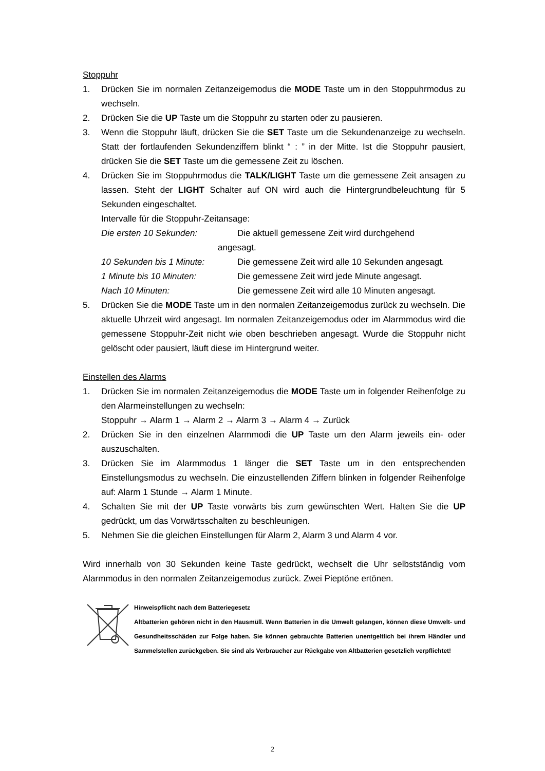Stoppuhr
1. Drücken Sie im normalen Zeitanzeigemodus die MODE Taste um in den Stoppuhrmodus zu wechseln.
2. Drücken Sie die UP Taste um die Stoppuhr zu starten oder zu pausieren.
3. Wenn die Stoppuhr läuft, drücken Sie die SET Taste um die Sekundenanzeige zu wechseln. Statt der fortlaufenden Sekundenziffern blinkt “ : ” in der Mitte. Ist die Stoppuhr pausiert, drücken Sie die SET Taste um die gemessene Zeit zu löschen.
4. Drücken Sie im Stoppuhrmodus die TALK/LIGHT Taste um die gemessene Zeit ansagen zu lassen. Steht der LIGHT Schalter auf ON wird auch die Hintergrundbeleuchtung für 5 Sekunden eingeschaltet.
Intervalle für die Stoppuhr-Zeitansage:
Die ersten 10 Sekunden: Die aktuell gemessene Zeit wird durchgehend
angesagt.
10 Sekunden bis 1 Minute: Die gemessene Zeit wird alle 10 Sekunden angesagt.
1 Minute bis 10 Minuten: Die gemessene Zeit wird jede Minute angesagt.
Nach 10 Minuten: Die gemessene Zeit wird alle 10 Minuten angesagt.
5. Drücken Sie die MODE Taste um in den normalen Zeitanzeigemodus zurück zu wechseln. Die aktuelle Uhrzeit wird angesagt. Im normalen Zeitanzeigemodus oder im Alarmmodus wird die gemessene Stoppuhr-Zeit nicht wie oben beschrieben angesagt. Wurde die Stoppuhr nicht gelöscht oder pausiert, läuft diese im Hintergrund weiter.
Einstellen des Alarms
1. Drücken Sie im normalen Zeitanzeigemodus die MODE Taste um in folgender Reihenfolge zu den Alarmeinstellungen zu wechseln:
Stoppuhr → Alarm 1 → Alarm 2 → Alarm 3 → Alarm 4 → Zurück
2. Drücken Sie in den einzelnen Alarmmodi die UP Taste um den Alarm jeweils ein- oder auszuschalten.
3. Drücken Sie im Alarmmodus 1 länger die SET Taste um in den entsprechenden Einstellungsmodus zu wechseln. Die einzustellenden Ziffern blinken in folgender Reihenfolge auf: Alarm 1 Stunde → Alarm 1 Minute.
4. Schalten Sie mit der UP Taste vorwärts bis zum gewünschten Wert. Halten Sie die UP gedrückt, um das Vorwärtsschalten zu beschleunigen.
5. Nehmen Sie die gleichen Einstellungen für Alarm 2, Alarm 3 und Alarm 4 vor.
Wird innerhalb von 30 Sekunden keine Taste gedrückt, wechselt die Uhr selbstständig vom Alarmmodus in den normalen Zeitanzeigemodus zurück. Zwei Pieptöne ertönen.
Hinweispflicht nach dem Batteriegesetz
Altbatterien gehören nicht in den Hausmüll. Wenn Batterien in die Umwelt gelangen, können diese Umwelt- und Gesundheitsschäden zur Folge haben. Sie können gebrauchte Batterien unentgeltlich bei ihrem Händler und Sammelstellen zurückgeben. Sie sind als Verbraucher zur Rückgabe von Altbatterien gesetzlich verpflichtet!
2